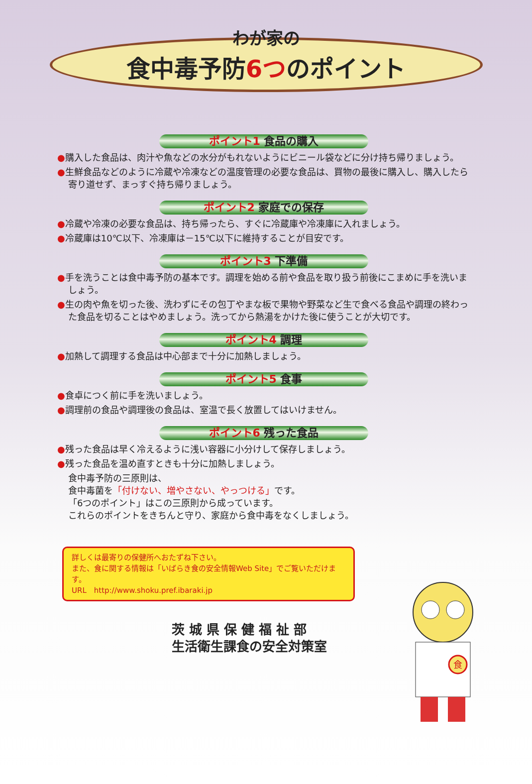わが家の
食中毒予防6つのポイント
ポイント1 食品の購入
●購入した食品は、肉汁や魚などの水分がもれないようにビニール袋などに分け持ち帰りましょう。
●生鮮食品などのように冷蔵や冷凍などの温度管理の必要な食品は、買物の最後に購入し、購入したら寄り道せず、まっすぐ持ち帰りましょう。
ポイント2 家庭での保存
●冷蔵や冷凍の必要な食品は、持ち帰ったら、すぐに冷蔵庫や冷凍庫に入れましょう。
●冷蔵庫は10℃以下、冷凍庫は－15℃以下に維持することが目安です。
ポイント3 下準備
●手を洗うことは食中毒予防の基本です。調理を始める前や食品を取り扱う前後にこまめに手を洗いましょう。
●生の肉や魚を切った後、洗わずにその包丁やまな板で果物や野菜など生で食べる食品や調理の終わった食品を切ることはやめましょう。洗ってから熱湯をかけた後に使うことが大切です。
ポイント4 調理
●加熱して調理する食品は中心部まで十分に加熱しましょう。
ポイント5 食事
●食卓につく前に手を洗いましょう。
●調理前の食品や調理後の食品は、室温で長く放置してはいけません。
ポイント6 残った食品
●残った食品は早く冷えるように浅い容器に小分けして保存しましょう。
●残った食品を温め直すときも十分に加熱しましょう。
食中毒予防の三原則は、
食中毒菌を「付けない、増やさない、やっつける」です。
「6つのポイント」はこの三原則から成っています。
これらのポイントをきちんと守り、家庭から食中毒をなくしましょう。
詳しくは最寄りの保健所へおたずね下さい。
また、食に関する情報は「いばらき食の安全情報Web Site」でご覧いただけます。
URL　http://www.shoku.pref.ibaraki.jp
茨 城 県 保 健 福 祉 部
生活衛生課食の安全対策室
食